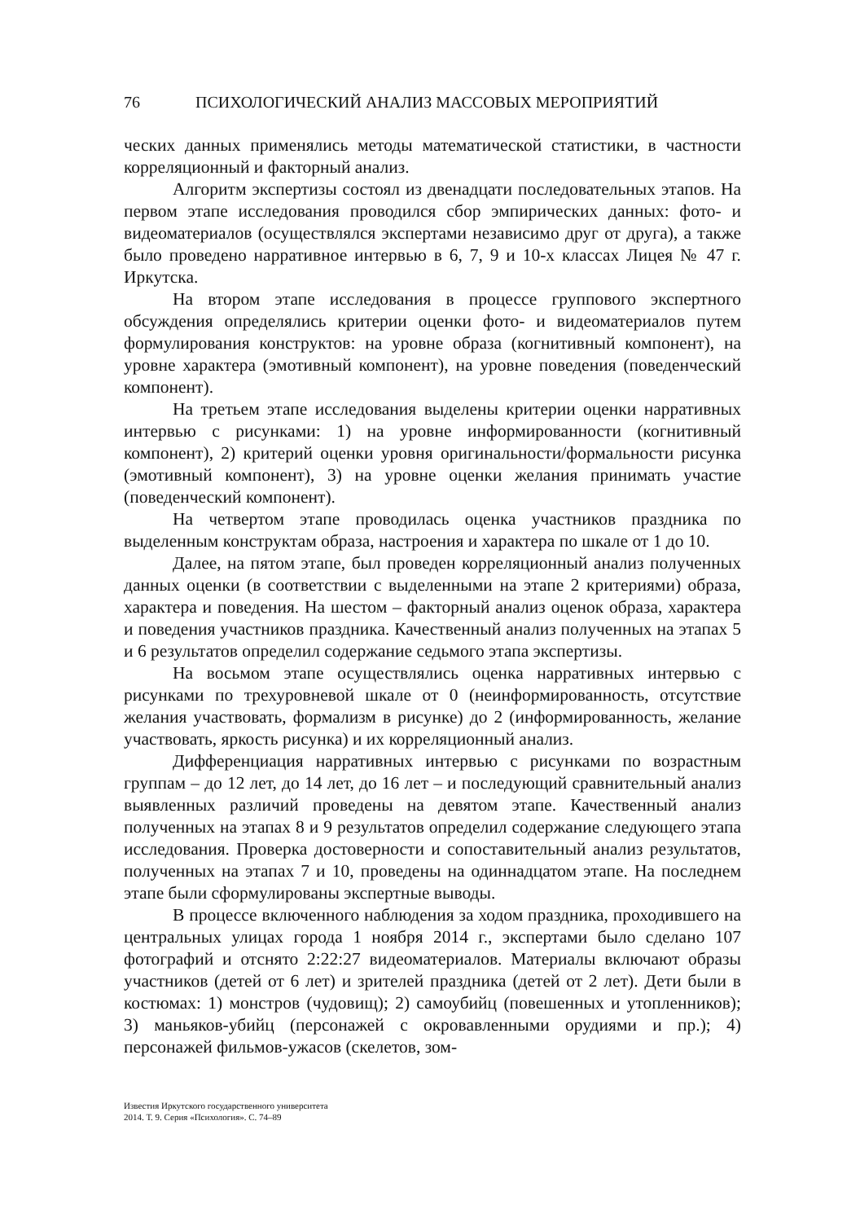76 ПСИХОЛОГИЧЕСКИЙ АНАЛИЗ МАССОВЫХ МЕРОПРИЯТИЙ
ческих данных применялись методы математической статистики, в частности корреляционный и факторный анализ.
Алгоритм экспертизы состоял из двенадцати последовательных этапов. На первом этапе исследования проводился сбор эмпирических данных: фото- и видеоматериалов (осуществлялся экспертами независимо друг от друга), а также было проведено нарративное интервью в 6, 7, 9 и 10-х классах Лицея № 47 г. Иркутска.
На втором этапе исследования в процессе группового экспертного обсуждения определялись критерии оценки фото- и видеоматериалов путем формулирования конструктов: на уровне образа (когнитивный компонент), на уровне характера (эмотивный компонент), на уровне поведения (поведенческий компонент).
На третьем этапе исследования выделены критерии оценки нарративных интервью с рисунками: 1) на уровне информированности (когнитивный компонент), 2) критерий оценки уровня оригинальности/формальности рисунка (эмотивный компонент), 3) на уровне оценки желания принимать участие (поведенческий компонент).
На четвертом этапе проводилась оценка участников праздника по выделенным конструктам образа, настроения и характера по шкале от 1 до 10.
Далее, на пятом этапе, был проведен корреляционный анализ полученных данных оценки (в соответствии с выделенными на этапе 2 критериями) образа, характера и поведения. На шестом – факторный анализ оценок образа, характера и поведения участников праздника. Качественный анализ полученных на этапах 5 и 6 результатов определил содержание седьмого этапа экспертизы.
На восьмом этапе осуществлялись оценка нарративных интервью с рисунками по трехуровневой шкале от 0 (неинформированность, отсутствие желания участвовать, формализм в рисунке) до 2 (информированность, желание участвовать, яркость рисунка) и их корреляционный анализ.
Дифференциация нарративных интервью с рисунками по возрастным группам – до 12 лет, до 14 лет, до 16 лет – и последующий сравнительный анализ выявленных различий проведены на девятом этапе. Качественный анализ полученных на этапах 8 и 9 результатов определил содержание следующего этапа исследования. Проверка достоверности и сопоставительный анализ результатов, полученных на этапах 7 и 10, проведены на одиннадцатом этапе. На последнем этапе были сформулированы экспертные выводы.
В процессе включенного наблюдения за ходом праздника, проходившего на центральных улицах города 1 ноября 2014 г., экспертами было сделано 107 фотографий и отснято 2:22:27 видеоматериалов. Материалы включают образы участников (детей от 6 лет) и зрителей праздника (детей от 2 лет). Дети были в костюмах: 1) монстров (чудовищ); 2) самоубийц (повешенных и утопленников); 3) маньяков-убийц (персонажей с окровавленными орудиями и пр.); 4) персонажей фильмов-ужасов (скелетов, зом-
Известия Иркутского государственного университета
2014. Т. 9. Серия «Психология». С. 74–89